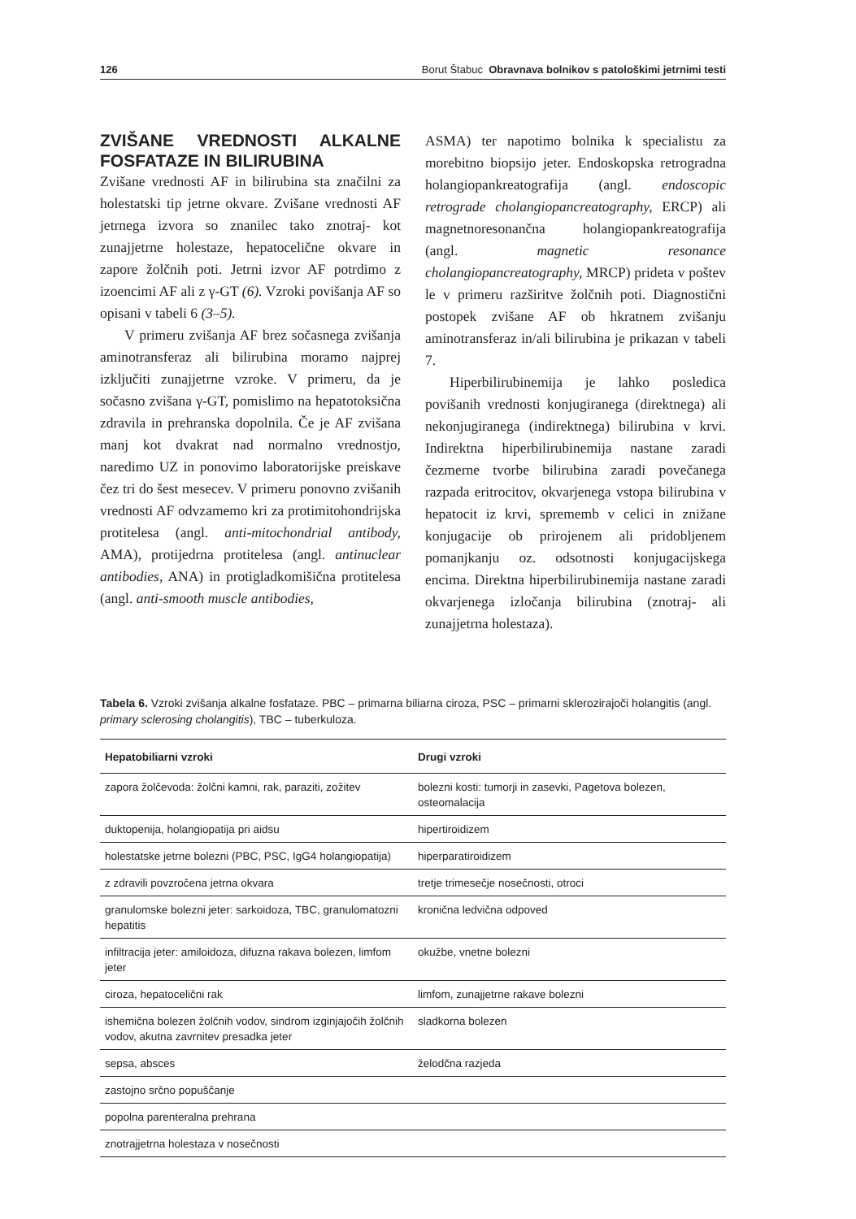126 Borut Štabuc Obravnava bolnikov s patološkimi jetrnimi testi
ZVIŠANE VREDNOSTI ALKALNE FOSFATAZE IN BILIRUBINA
Zvišane vrednosti AF in bilirubina sta značilni za holestatski tip jetrne okvare. Zvišane vrednosti AF jetrnega izvora so znanilec tako znotraj- kot zunajjetrne holestaze, hepatocelične okvare in zapore žolčnih poti. Jetrni izvor AF potrdimo z izoencimi AF ali z γ-GT (6). Vzroki povišanja AF so opisani v tabeli 6 (3–5).
V primeru zvišanja AF brez sočasnega zvišanja aminotransferaz ali bilirubina moramo najprej izključiti zunajjetrne vzroke. V primeru, da je sočasno zvišana γ-GT, pomislimo na hepatotoksična zdravila in prehranska dopolnila. Če je AF zvišana manj kot dvakrat nad normalno vrednostjo, naredimo UZ in ponovimo laboratorijske preiskave čez tri do šest mesecev. V primeru ponovno zvišanih vrednosti AF odvzamemo kri za protimitohondrijska protitelesa (angl. anti-mitochondrial antibody, AMA), protijedrna protitelesa (angl. antinuclear antibodies, ANA) in protigladkomišična protitelesa (angl. anti-smooth muscle antibodies,
ASMA) ter napotimo bolnika k specialistu za morebitno biopsijo jeter. Endoskopska retrogradna holangiopankreatografija (angl. endoscopic retrograde cholangiopancreatography, ERCP) ali magnetnoresonančna holangiopankreatografija (angl. magnetic resonance cholangiopancreatography, MRCP) prideta v poštev le v primeru razširitve žolčnih poti. Diagnostični postopek zvišane AF ob hkratnem zvišanju aminotransferaz in/ali bilirubina je prikazan v tabeli 7.
Hiperbilirubinemija je lahko posledica povišanih vrednosti konjugiranega (direktnega) ali nekonjugiranega (indirektnega) bilirubina v krvi. Indirektna hiperbilirubinemija nastane zaradi čezmerne tvorbe bilirubina zaradi povečanega razpada eritrocitov, okvarjenega vstopa bilirubina v hepatocit iz krvi, sprememb v celici in znižane konjugacije ob prirojenem ali pridobljenem pomanjkanju oz. odsotnosti konjugacijskega encima. Direktna hiperbilirubinemija nastane zaradi okvarjenega izločanja bilirubina (znotraj- ali zunajjetrna holestaza).
Tabela 6. Vzroki zvišanja alkalne fosfataze. PBC – primarna biliarna ciroza, PSC – primarni sklerozirajoči holangitis (angl. primary sclerosing cholangitis), TBC – tuberkuloza.
| Hepatobiliarni vzroki | Drugi vzroki |
| --- | --- |
| zapora žolčevoda: žolčni kamni, rak, paraziti, zožitev | bolezni kosti: tumorji in zasevki, Pagetova bolezen, osteomalacija |
| duktopenija, holangiopatija pri aidsu | hipertiroidizem |
| holestatske jetrne bolezni (PBC, PSC, IgG4 holangiopatija) | hiperparatiroidizem |
| z zdravili povzročena jetrna okvara | tretje trimesečje nosečnosti, otroci |
| granulomske bolezni jeter: sarkoidoza, TBC, granulomatozni hepatitis | kronična ledvična odpoved |
| infiltracija jeter: amiloidoza, difuzna rakava bolezen, limfom jeter | okužbe, vnetne bolezni |
| ciroza, hepatocelični rak | limfom, zunajjetrne rakave bolezni |
| ishemična bolezen žolčnih vodov, sindrom izginjajočih žolčnih vodov, akutna zavrnitev presadka jeter | sladkorna bolezen |
| sepsa, absces | želodčna razjeda |
| zastojno srčno popuščanje | |
| popolna parenteralna prehrana | |
| znotrajjetrna holestaza v nosečnosti | |